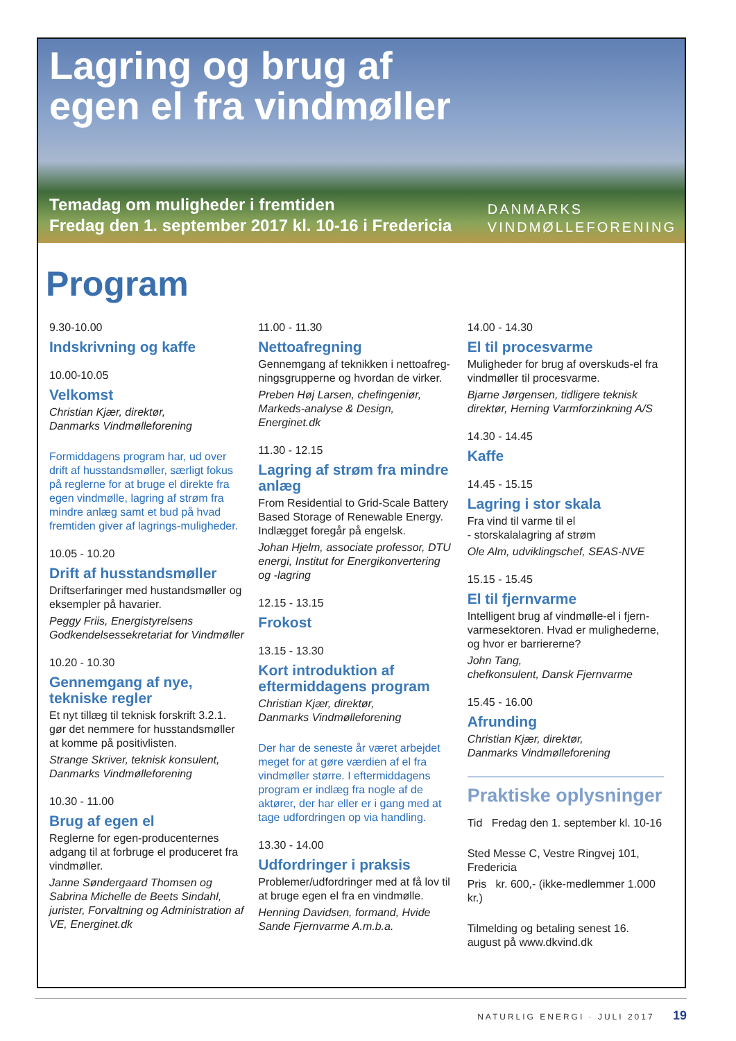Lagring og brug af
egen el fra vindmøller
Temadag om muligheder i fremtiden
Fredag den 1. september 2017 kl. 10-16 i Fredericia
DANMARKS
VINDMØLLEFORENING
Program
9.30-10.00
Indskrivning og kaffe
10.00-10.05
Velkomst
Christian Kjær, direktør,
Danmarks Vindmølleforening
Formiddagens program har, ud over drift af husstandsmøller, særligt fokus på reglerne for at bruge el direkte fra egen vindmølle, lagring af strøm fra mindre anlæg samt et bud på hvad fremtiden giver af lagrings-muligheder.
10.05 - 10.20
Drift af husstandsmøller
Driftserfaringer med hustandsmøller og eksempler på havarier.
Peggy Friis, Energistyrelsens Godkendelsessekretariat for Vindmøller
10.20 - 10.30
Gennemgang af nye, tekniske regler
Et nyt tillæg til teknisk forskrift 3.2.1. gør det nemmere for husstandsmøller at komme på positivlisten.
Strange Skriver, teknisk konsulent, Danmarks Vindmølleforening
10.30 - 11.00
Brug af egen el
Reglerne for egen-producenternes adgang til at forbruge el produceret fra vindmøller.
Janne Søndergaard Thomsen og Sabrina Michelle de Beets Sindahl, jurister, Forvaltning og Administration af VE, Energinet.dk
11.00 - 11.30
Nettoafregning
Gennemgang af teknikken i nettoafreg-ningsgrupperne og hvordan de virker.
Preben Høj Larsen, chefingeniør, Markeds-analyse & Design, Energinet.dk
11.30 - 12.15
Lagring af strøm fra mindre anlæg
From Residential to Grid-Scale Battery Based Storage of Renewable Energy. Indlægget foregår på engelsk.
Johan Hjelm, associate professor, DTU energi, Institut for Energikonvertering og -lagring
12.15 - 13.15
Frokost
13.15 - 13.30
Kort introduktion af eftermiddagens program
Christian Kjær, direktør,
Danmarks Vindmølleforening
Der har de seneste år været arbejdet meget for at gøre værdien af el fra vindmøller større. I eftermiddagens program er indlæg fra nogle af de aktører, der har eller er i gang med at tage udfordringen op via handling.
13.30 - 14.00
Udfordringer i praksis
Problemer/udfordringer med at få lov til at bruge egen el fra en vindmølle.
Henning Davidsen, formand, Hvide Sande Fjernvarme A.m.b.a.
14.00 - 14.30
El til procesvarme
Muligheder for brug af overskuds-el fra vindmøller til procesvarme.
Bjarne Jørgensen, tidligere teknisk direktør, Herning Varmforzinkning A/S
14.30 - 14.45
Kaffe
14.45 - 15.15
Lagring i stor skala
Fra vind til varme til el
- storskalalagring af strøm
Ole Alm, udviklingschef, SEAS-NVE
15.15 - 15.45
El til fjernvarme
Intelligent brug af vindmølle-el i fjern-varmesektoren. Hvad er mulighederne, og hvor er barriererne?
John Tang,
chefkonsulent, Dansk Fjernvarme
15.45 - 16.00
Afrunding
Christian Kjær, direktør,
Danmarks Vindmølleforening
Praktiske oplysninger
Tid Fredag den 1. september kl. 10-16
Sted Messe C, Vestre Ringvej 101, Fredericia
Pris kr. 600,- (ikke-medlemmer 1.000 kr.)
Tilmelding og betaling senest 16. august på www.dkvind.dk
NATURLIG ENERGI · JULI 2017 19